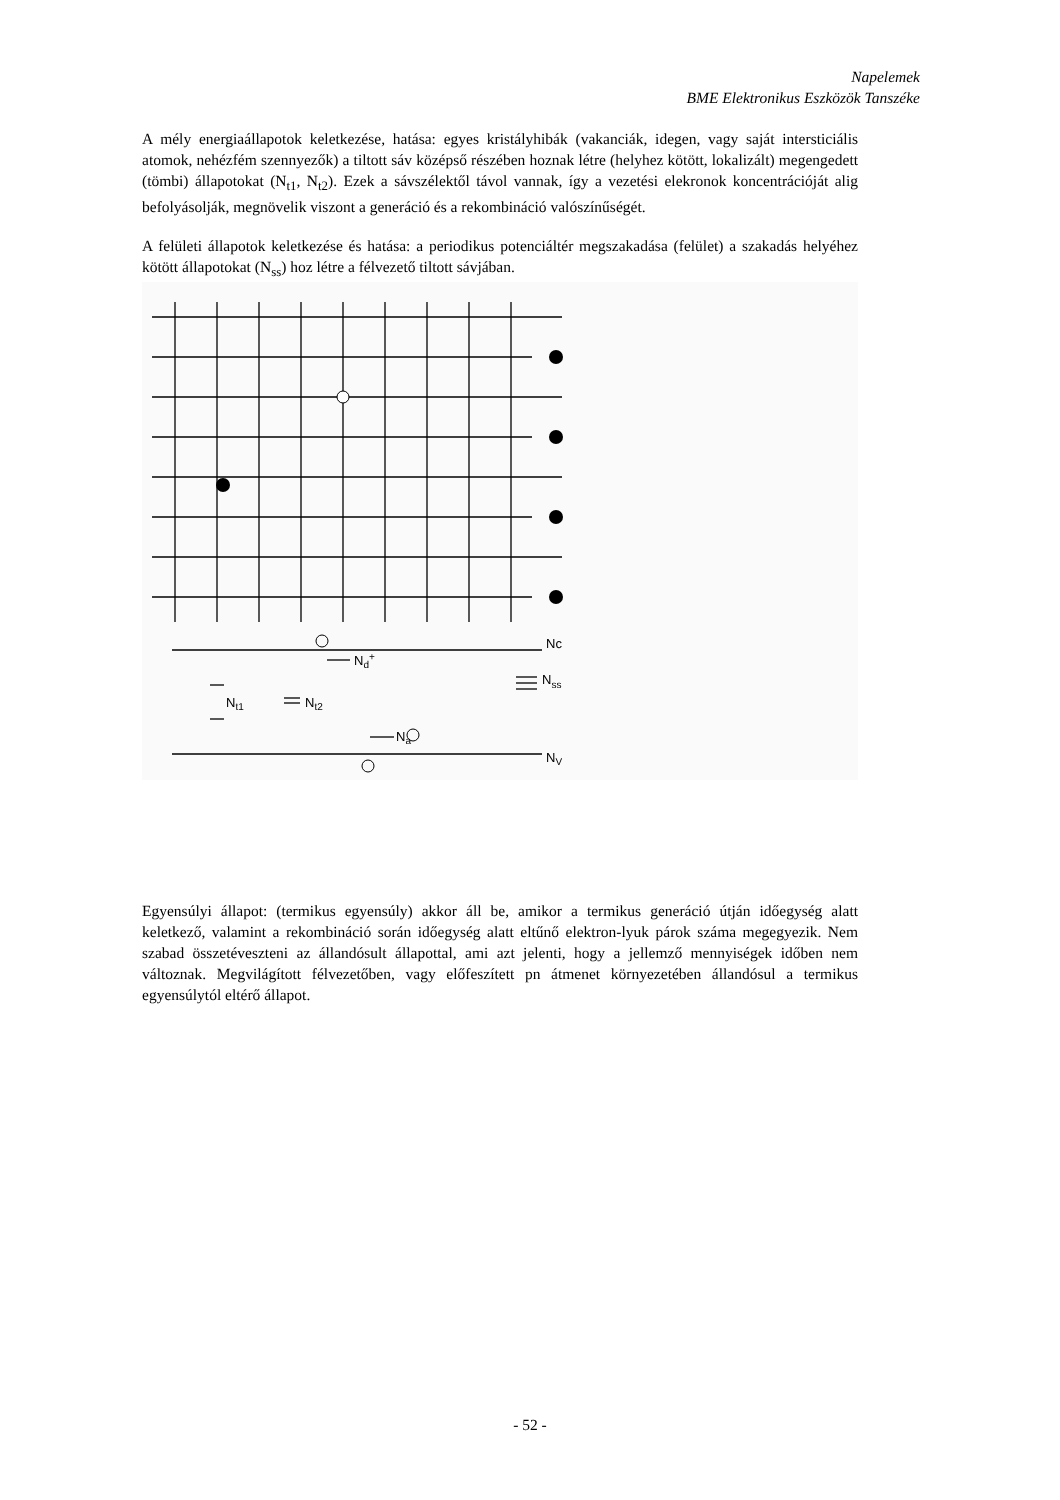Napelemek
BME Elektronikus Eszközök Tanszéke
A mély energiaállapotok keletkezése, hatása: egyes kristályhibák (vakanciák, idegen, vagy saját intersticiális atomok, nehézfém szennyezők) a tiltott sáv középső részében hoznak létre (helyhez kötött, lokalizált) megengedett (tömbi) állapotokat (N<sub>t1</sub>, N<sub>t2</sub>). Ezek a sávszélektől távol vannak, így a vezetési elekronok koncentrációját alig befolyásolják, megnövelik viszont a generáció és a rekombináció valószínűségét.
A felületi állapotok keletkezése és hatása: a periodikus potenciáltér megszakadása (felület) a szakadás helyéhez kötött állapotokat (N<sub>ss</sub>) hoz létre a félvezető tiltott sávjában.
Nc
Nd+
Nss
Nt1
Nt2
Na
NV
Egyensúlyi állapot: (termikus egyensúly) akkor áll be, amikor a termikus generáció útján időegység alatt keletkező, valamint a rekombináció során időegység alatt eltűnő elektron-lyuk párok száma megegyezik. Nem szabad összetéveszteni az állandósult állapottal, ami azt jelenti, hogy a jellemző mennyiségek időben nem változnak. Megvilágított félvezetőben, vagy előfeszített pn átmenet környezetében állandósul a termikus egyensúlytól eltérő állapot.
- 52 -